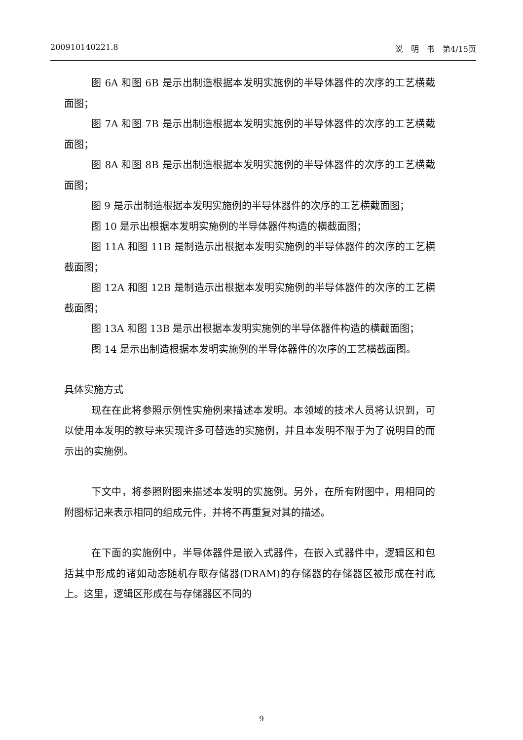200910140221.8 说　明　书　第4/15页
图 6A 和图 6B 是示出制造根据本发明实施例的半导体器件的次序的工艺横截面图；
图 7A 和图 7B 是示出制造根据本发明实施例的半导体器件的次序的工艺横截面图；
图 8A 和图 8B 是示出制造根据本发明实施例的半导体器件的次序的工艺横截面图；
图 9 是示出制造根据本发明实施例的半导体器件的次序的工艺横截面图；
图 10 是示出根据本发明实施例的半导体器件构造的横截面图；
图 11A 和图 11B 是制造示出根据本发明实施例的半导体器件的次序的工艺横截面图；
图 12A 和图 12B 是制造示出根据本发明实施例的半导体器件的次序的工艺横截面图；
图 13A 和图 13B 是示出根据本发明实施例的半导体器件构造的横截面图；
图 14 是示出制造根据本发明实施例的半导体器件的次序的工艺横截面图。
具体实施方式
现在在此将参照示例性实施例来描述本发明。本领域的技术人员将认识到，可以使用本发明的教导来实现许多可替选的实施例，并且本发明不限于为了说明目的而示出的实施例。
下文中，将参照附图来描述本发明的实施例。另外，在所有附图中，用相同的附图标记来表示相同的组成元件，并将不再重复对其的描述。
在下面的实施例中，半导体器件是嵌入式器件，在嵌入式器件中，逻辑区和包括其中形成的诸如动态随机存取存储器(DRAM)的存储器的存储器区被形成在衬底上。这里，逻辑区形成在与存储器区不同的
9